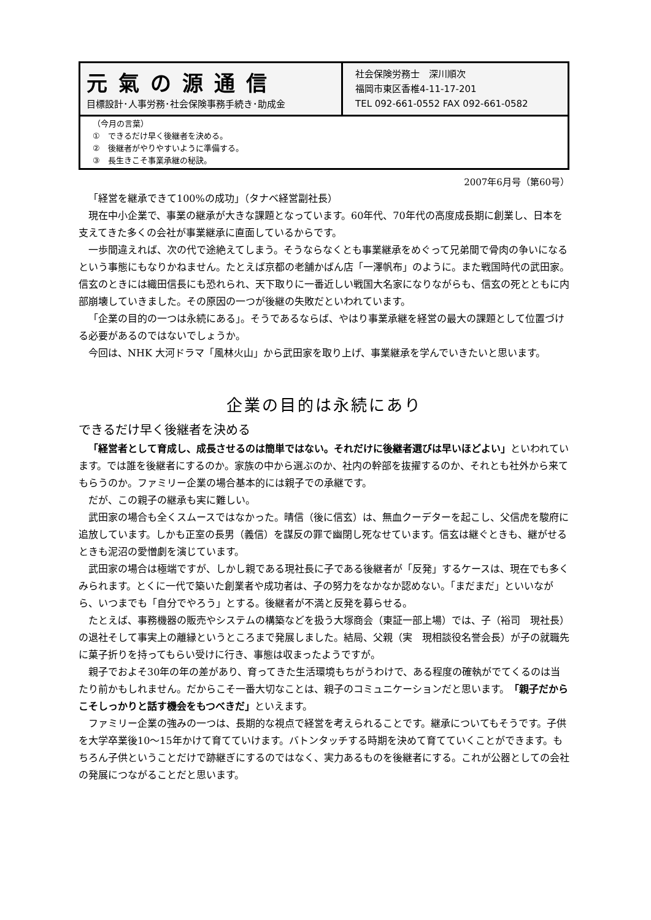元氣の源通信
目標設計･人事労務･社会保険事務手続き･助成金
社会保険労務士　深川順次
福岡市東区香椎4-11-17-201
TEL 092-661-0552 FAX 092-661-0582
（今月の言葉）
①　できるだけ早く後継者を決める。
②　後継者がやりやすいように準備する。
③　長生きこそ事業承継の秘訣。
2007年6月号（第60号）
「経営を継承できて100%の成功」（タナベ経営副社長）
現在中小企業で、事業の継承が大きな課題となっています。60年代、70年代の高度成長期に創業し、日本を支えてきた多くの会社が事業継承に直面しているからです。
一歩間違えれば、次の代で途絶えてしまう。そうならなくとも事業継承をめぐって兄弟間で骨肉の争いになるという事態にもなりかねません。たとえば京都の老舗かばん店「一澤帆布」のように。また戦国時代の武田家。信玄のときには織田信長にも恐れられ、天下取りに一番近しい戦国大名家になりながらも、信玄の死とともに内部崩壊していきました。その原因の一つが後継の失敗だといわれています。
「企業の目的の一つは永続にある」。そうであるならば、やはり事業承継を経営の最大の課題として位置づける必要があるのではないでしょうか。
今回は、NHK 大河ドラマ「風林火山」から武田家を取り上げ、事業継承を学んでいきたいと思います。
企業の目的は永続にあり
できるだけ早く後継者を決める
「経営者として育成し、成長させるのは簡単ではない。それだけに後継者選びは早いほどよい」といわれています。では誰を後継者にするのか。家族の中から選ぶのか、社内の幹部を抜擢するのか、それとも社外から来てもらうのか。ファミリー企業の場合基本的には親子での承継です。
だが、この親子の継承も実に難しい。
武田家の場合も全くスムースではなかった。晴信（後に信玄）は、無血クーデターを起こし、父信虎を駿府に追放しています。しかも正室の長男（義信）を謀反の罪で幽閉し死なせています。信玄は継ぐときも、継がせるときも泥沼の愛憎劇を演じています。
武田家の場合は極端ですが、しかし親である現社長に子である後継者が「反発」するケースは、現在でも多くみられます。とくに一代で築いた創業者や成功者は、子の努力をなかなか認めない。「まだまだ」といいながら、いつまでも「自分でやろう」とする。後継者が不満と反発を募らせる。
たとえば、事務機器の販売やシステムの構築などを扱う大塚商会（東証一部上場）では、子（裕司　現社長）の退社そして事実上の離縁というところまで発展しました。結局、父親（実　現相談役名誉会長）が子の就職先に菓子折りを持ってもらい受けに行き、事態は収まったようですが。
親子でおよそ30年の年の差があり、育ってきた生活環境もちがうわけで、ある程度の確執がでてくるのは当たり前かもしれません。だからこそ一番大切なことは、親子のコミュニケーションだと思います。「親子だからこそしっかりと話す機会をもつべきだ」といえます。
ファミリー企業の強みの一つは、長期的な視点で経営を考えられることです。継承についてもそうです。子供を大学卒業後10〜15年かけて育てていけます。バトンタッチする時期を決めて育てていくことができます。もちろん子供ということだけで跡継ぎにするのではなく、実力あるものを後継者にする。これが公器としての会社の発展につながることだと思います。